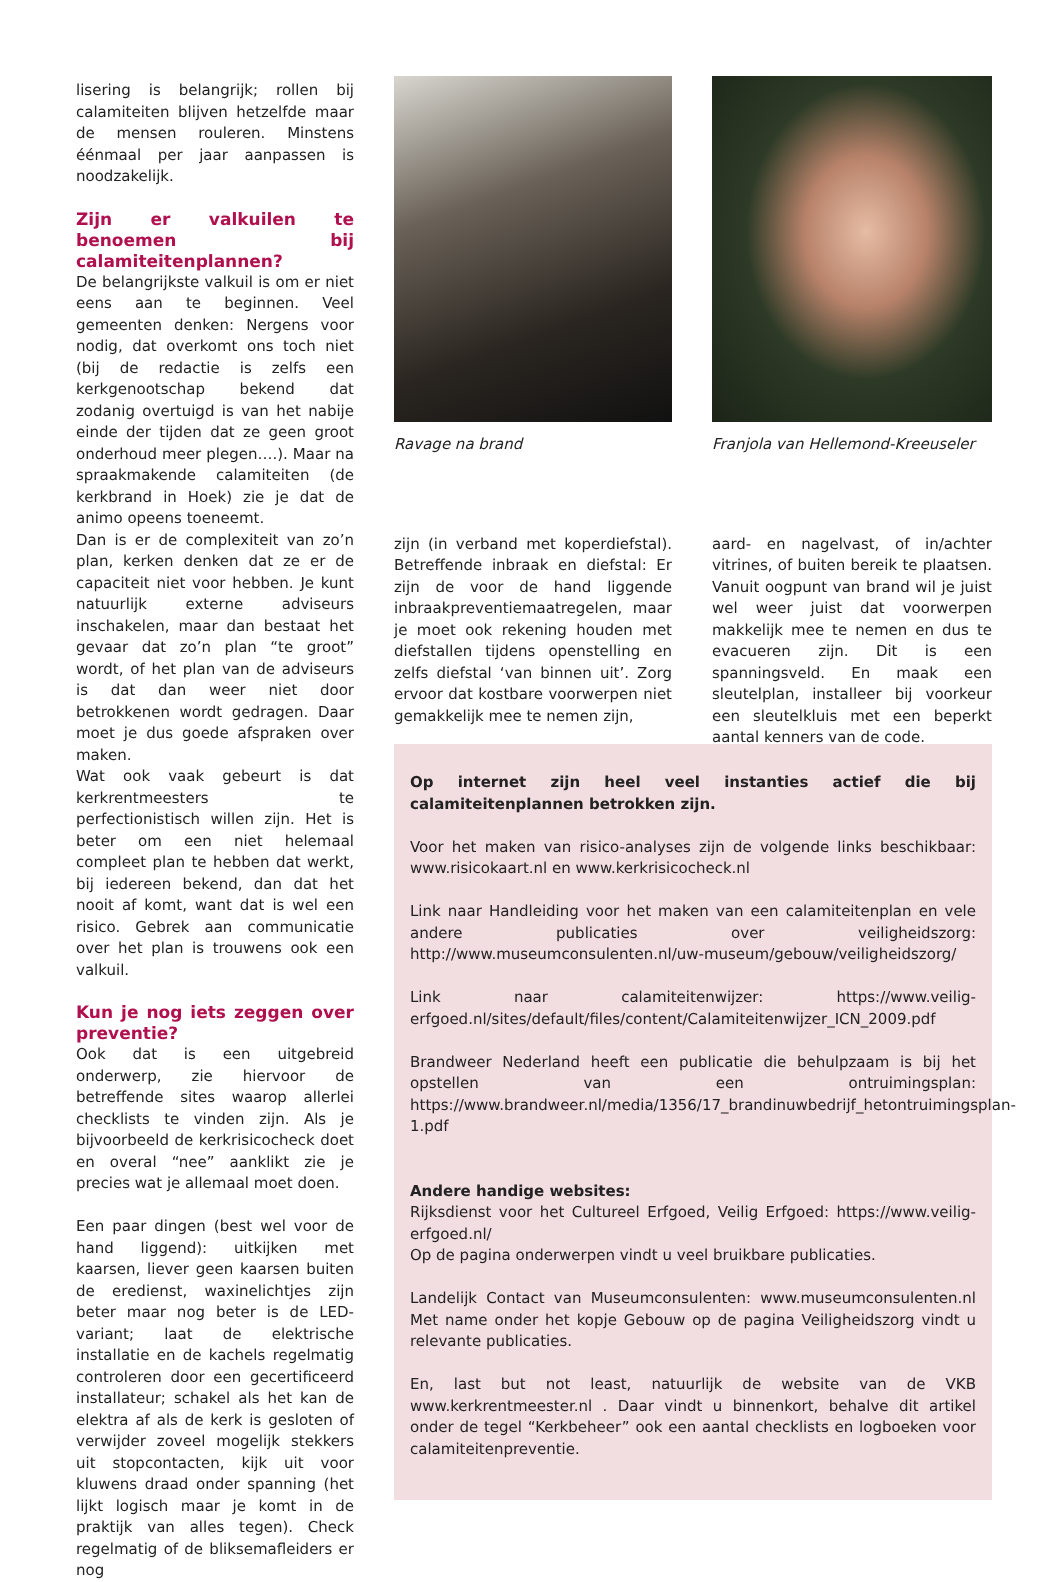lisering is belangrijk; rollen bij calamiteiten blijven hetzelfde maar de mensen rouleren. Minstens éénmaal per jaar aanpassen is noodzakelijk.
Zijn er valkuilen te benoemen bij calamiteitenplannen?
De belangrijkste valkuil is om er niet eens aan te beginnen. Veel gemeenten denken: Nergens voor nodig, dat overkomt ons toch niet (bij de redactie is zelfs een kerkgenootschap bekend dat zodanig overtuigd is van het nabije einde der tijden dat ze geen groot onderhoud meer plegen….). Maar na spraakmakende calamiteiten (de kerkbrand in Hoek) zie je dat de animo opeens toeneemt.
Dan is er de complexiteit van zo’n plan, kerken denken dat ze er de capaciteit niet voor hebben. Je kunt natuurlijk externe adviseurs inschakelen, maar dan bestaat het gevaar dat zo’n plan “te groot” wordt, of het plan van de adviseurs is dat dan weer niet door betrokkenen wordt gedragen. Daar moet je dus goede afspraken over maken.
Wat ook vaak gebeurt is dat kerkrentmeesters te perfectionistisch willen zijn. Het is beter om een niet helemaal compleet plan te hebben dat werkt, bij iedereen bekend, dan dat het nooit af komt, want dat is wel een risico. Gebrek aan communicatie over het plan is trouwens ook een valkuil.
Kun je nog iets zeggen over preventie?
Ook dat is een uitgebreid onderwerp, zie hiervoor de betreffende sites waarop allerlei checklists te vinden zijn. Als je bijvoorbeeld de kerkrisicocheck doet en overal “nee” aanklikt zie je precies wat je allemaal moet doen.
Een paar dingen (best wel voor de hand liggend): uitkijken met kaarsen, liever geen kaarsen buiten de eredienst, waxinelichtjes zijn beter maar nog beter is de LED-variant; laat de elektrische installatie en de kachels regelmatig controleren door een gecertificeerd installateur; schakel als het kan de elektra af als de kerk is gesloten of verwijder zoveel mogelijk stekkers uit stopcontacten, kijk uit voor kluwens draad onder spanning (het lijkt logisch maar je komt in de praktijk van alles tegen). Check regelmatig of de bliksemafleiders er nog
Ravage na brand
zijn (in verband met koperdiefstal). Betreffende inbraak en diefstal: Er zijn de voor de hand liggende inbraakpreventiemaatregelen, maar je moet ook rekening houden met diefstallen tijdens openstelling en zelfs diefstal ‘van binnen uit’. Zorg ervoor dat kostbare voorwerpen niet gemakkelijk mee te nemen zijn,
Franjola van Hellemond-Kreeuseler
aard- en nagelvast, of in/achter vitrines, of buiten bereik te plaatsen. Vanuit oogpunt van brand wil je juist wel weer juist dat voorwerpen makkelijk mee te nemen en dus te evacueren zijn. Dit is een spanningsveld. En maak een sleutelplan, installeer bij voorkeur een sleutelkluis met een beperkt aantal kenners van de code.
Op internet zijn heel veel instanties actief die bij calamiteitenplannen betrokken zijn.
Voor het maken van risico-analyses zijn de volgende links beschikbaar: www.risicokaart.nl en www.kerkrisicocheck.nl
Link naar Handleiding voor het maken van een calamiteitenplan en vele andere publicaties over veiligheidszorg: http://www.museumconsulenten.nl/uw-museum/gebouw/veiligheidszorg/
Link naar calamiteitenwijzer: https://www.veilig-erfgoed.nl/sites/default/files/content/Calamiteitenwijzer_ICN_2009.pdf
Brandweer Nederland heeft een publicatie die behulpzaam is bij het opstellen van een ontruimingsplan: https://www.brandweer.nl/media/1356/17_brandinuwbedrijf_hetontruimingsplan-1.pdf
Andere handige websites:
Rijksdienst voor het Cultureel Erfgoed, Veilig Erfgoed: https://www.veilig-erfgoed.nl/
Op de pagina onderwerpen vindt u veel bruikbare publicaties.
Landelijk Contact van Museumconsulenten: www.museumconsulenten.nl Met name onder het kopje Gebouw op de pagina Veiligheidszorg vindt u relevante publicaties.
En, last but not least, natuurlijk de website van de VKB www.kerkrentmeester.nl . Daar vindt u binnenkort, behalve dit artikel onder de tegel “Kerkbeheer” ook een aantal checklists en logboeken voor calamiteitenpreventie.